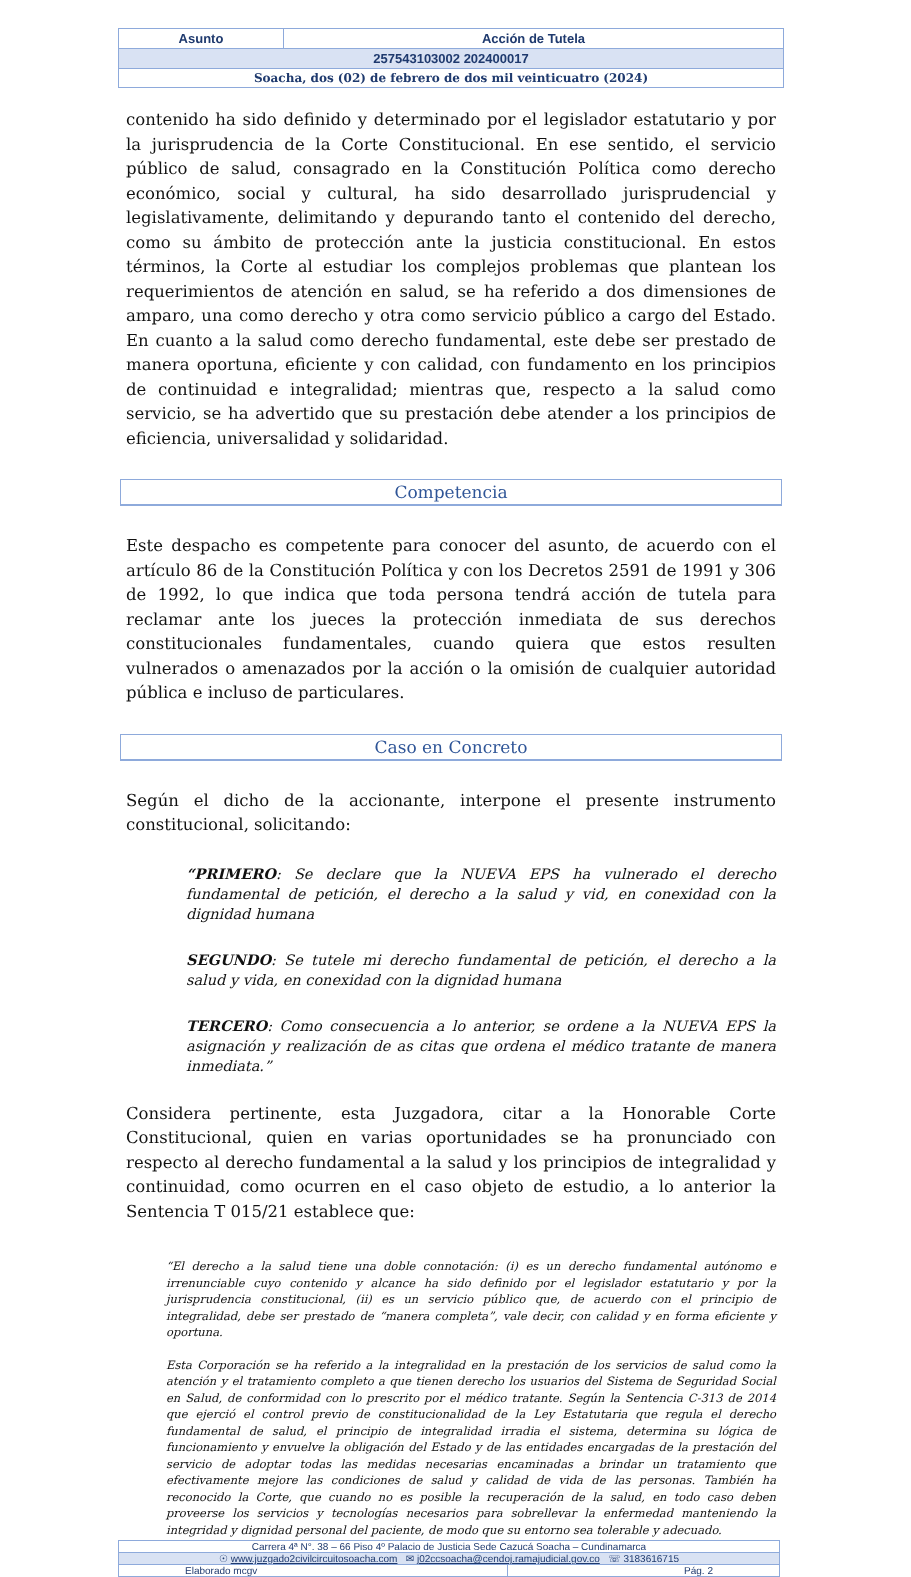| Asunto | Acción de Tutela |
| 257543103002 202400017 | |
| Soacha, dos (02) de febrero de dos mil veinticuatro (2024) | |
contenido ha sido definido y determinado por el legislador estatutario y por la jurisprudencia de la Corte Constitucional. En ese sentido, el servicio público de salud, consagrado en la Constitución Política como derecho económico, social y cultural, ha sido desarrollado jurisprudencial y legislativamente, delimitando y depurando tanto el contenido del derecho, como su ámbito de protección ante la justicia constitucional. En estos términos, la Corte al estudiar los complejos problemas que plantean los requerimientos de atención en salud, se ha referido a dos dimensiones de amparo, una como derecho y otra como servicio público a cargo del Estado. En cuanto a la salud como derecho fundamental, este debe ser prestado de manera oportuna, eficiente y con calidad, con fundamento en los principios de continuidad e integralidad; mientras que, respecto a la salud como servicio, se ha advertido que su prestación debe atender a los principios de eficiencia, universalidad y solidaridad.
Competencia
Este despacho es competente para conocer del asunto, de acuerdo con el artículo 86 de la Constitución Política y con los Decretos 2591 de 1991 y 306 de 1992, lo que indica que toda persona tendrá acción de tutela para reclamar ante los jueces la protección inmediata de sus derechos constitucionales fundamentales, cuando quiera que estos resulten vulnerados o amenazados por la acción o la omisión de cualquier autoridad pública e incluso de particulares.
Caso en Concreto
Según el dicho de la accionante, interpone el presente instrumento constitucional, solicitando:
“PRIMERO: Se declare que la NUEVA EPS ha vulnerado el derecho fundamental de petición, el derecho a la salud y vid, en conexidad con la dignidad humana
SEGUNDO: Se tutele mi derecho fundamental de petición, el derecho a la salud y vida, en conexidad con la dignidad humana
TERCERO: Como consecuencia a lo anterior, se ordene a la NUEVA EPS la asignación y realización de as citas que ordena el médico tratante de manera inmediata.”
Considera pertinente, esta Juzgadora, citar a la Honorable Corte Constitucional, quien en varias oportunidades se ha pronunciado con respecto al derecho fundamental a la salud y los principios de integralidad y continuidad, como ocurren en el caso objeto de estudio, a lo anterior la Sentencia T 015/21 establece que:
“El derecho a la salud tiene una doble connotación: (i) es un derecho fundamental autónomo e irrenunciable cuyo contenido y alcance ha sido definido por el legislador estatutario y por la jurisprudencia constitucional, (ii) es un servicio público que, de acuerdo con el principio de integralidad, debe ser prestado de “manera completa”, vale decir, con calidad y en forma eficiente y oportuna.
Esta Corporación se ha referido a la integralidad en la prestación de los servicios de salud como la atención y el tratamiento completo a que tienen derecho los usuarios del Sistema de Seguridad Social en Salud, de conformidad con lo prescrito por el médico tratante. Según la Sentencia C-313 de 2014 que ejerció el control previo de constitucionalidad de la Ley Estatutaria que regula el derecho fundamental de salud, el principio de integralidad irradia el sistema, determina su lógica de funcionamiento y envuelve la obligación del Estado y de las entidades encargadas de la prestación del servicio de adoptar todas las medidas necesarias encaminadas a brindar un tratamiento que efectivamente mejore las condiciones de salud y calidad de vida de las personas. También ha reconocido la Corte, que cuando no es posible la recuperación de la salud, en todo caso deben proveerse los servicios y tecnologías necesarios para sobrellevar la enfermedad manteniendo la integridad y dignidad personal del paciente, de modo que su entorno sea tolerable y adecuado.
| Carrera 4ª N°. 38 – 66 Piso 4º Palacio de Justicia Sede Cazucá Soacha – Cundinamarca | |
| ☉ www.juzgado2civilcircuitosoacha.com ✉ j02ccsoacha@cendoj.ramajudicial.gov.co ☏ 3183616715 | |
| Elaborado mcgv | Pág. 2 |